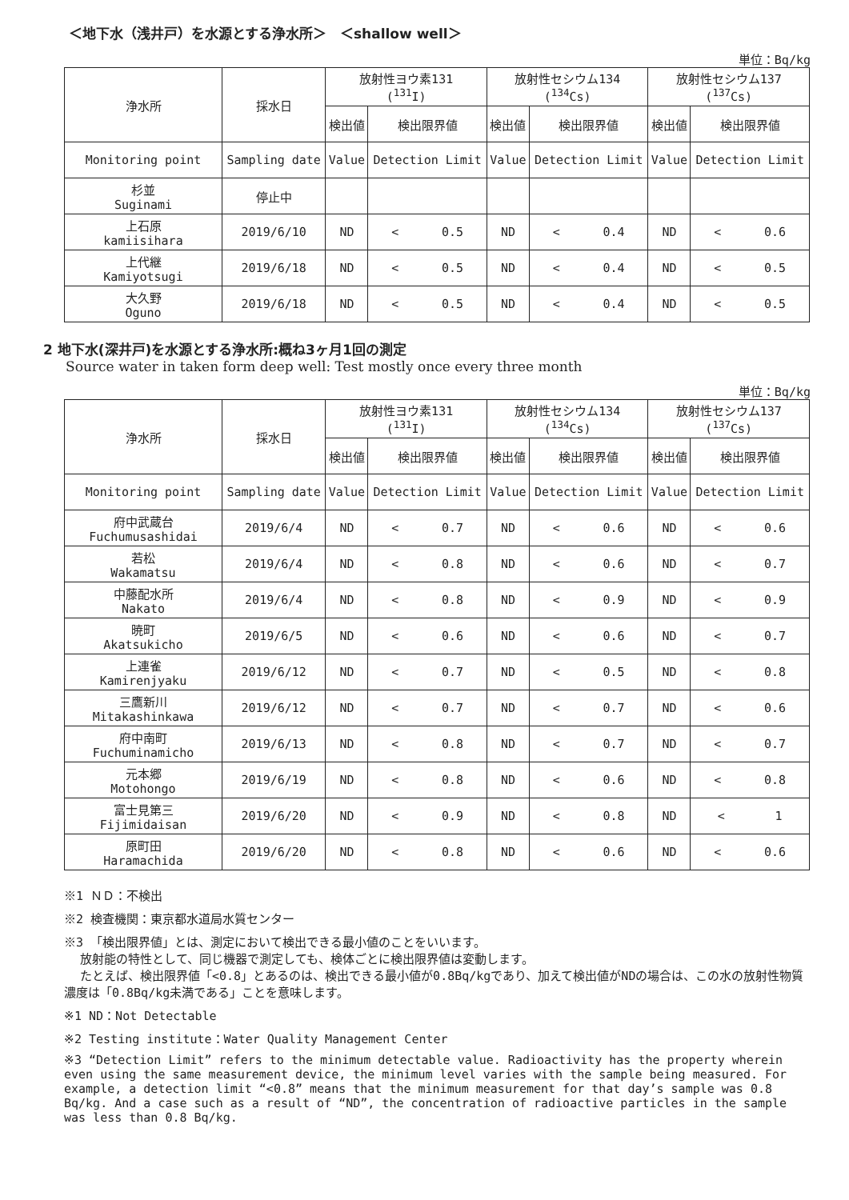＜地下水（浅井戸）を水源とする浄水所＞　＜shallow well＞
単位：Bq/kg
| 浄水所 | 採水日 | 放射性ヨウ素131 (<sup>131</sup>I) | | 放射性セシウム134 (<sup>134</sup>Cs) | | 放射性セシウム137 (<sup>137</sup>Cs) | |
| --- | --- | --- | --- | --- | --- | --- | --- |
| | | 検出値 | 検出限界値 | 検出値 | 検出限界値 | 検出値 | 検出限界値 |
| Monitoring point | Sampling date | Value | Detection Limit | Value | Detection Limit | Value | Detection Limit |
| 杉並 Suginami | 停止中 | | | | | | |
| 上石原 kamiisihara | 2019/6/10 | ND | < 0.5 | ND | < 0.4 | ND | < 0.6 |
| 上代継 Kamiyotsugi | 2019/6/18 | ND | < 0.5 | ND | < 0.4 | ND | < 0.5 |
| 大久野 Oguno | 2019/6/18 | ND | < 0.5 | ND | < 0.4 | ND | < 0.5 |
2 地下水(深井戸)を水源とする浄水所:概ね3ヶ月1回の測定
Source water in taken form deep well: Test mostly once every three month
単位：Bq/kg
| 浄水所 | 採水日 | 放射性ヨウ素131 (<sup>131</sup>I) | | 放射性セシウム134 (<sup>134</sup>Cs) | | 放射性セシウム137 (<sup>137</sup>Cs) | |
| --- | --- | --- | --- | --- | --- | --- | --- |
| | | 検出値 | 検出限界値 | 検出値 | 検出限界値 | 検出値 | 検出限界値 |
| Monitoring point | Sampling date | Value | Detection Limit | Value | Detection Limit | Value | Detection Limit |
| 府中武蔵台 Fuchumusashidai | 2019/6/4 | ND | < 0.7 | ND | < 0.6 | ND | < 0.6 |
| 若松 Wakamatsu | 2019/6/4 | ND | < 0.8 | ND | < 0.6 | ND | < 0.7 |
| 中藤配水所 Nakato | 2019/6/4 | ND | < 0.8 | ND | < 0.9 | ND | < 0.9 |
| 暁町 Akatsukicho | 2019/6/5 | ND | < 0.6 | ND | < 0.6 | ND | < 0.7 |
| 上連雀 Kamirenjyaku | 2019/6/12 | ND | < 0.7 | ND | < 0.5 | ND | < 0.8 |
| 三鷹新川 Mitakashinkawa | 2019/6/12 | ND | < 0.7 | ND | < 0.7 | ND | < 0.6 |
| 府中南町 Fuchuminamicho | 2019/6/13 | ND | < 0.8 | ND | < 0.7 | ND | < 0.7 |
| 元本郷 Motohongo | 2019/6/19 | ND | < 0.8 | ND | < 0.6 | ND | < 0.8 |
| 富士見第三 Fijimidaisan | 2019/6/20 | ND | < 0.9 | ND | < 0.8 | ND | < 1 |
| 原町田 Haramachida | 2019/6/20 | ND | < 0.8 | ND | < 0.6 | ND | < 0.6 |
※1 ＮＤ：不検出
※2 検査機関：東京都水道局水質センター
※3 「検出限界値」とは、測定において検出できる最小値のことをいいます。
放射能の特性として、同じ機器で測定しても、検体ごとに検出限界値は変動します。
たとえば、検出限界値「<0.8」とあるのは、検出できる最小値が0.8Bq/kgであり、加えて検出値がNDの場合は、この水の放射性物質濃度は「0.8Bq/kg未満である」ことを意味します。
※1 ND：Not Detectable
※2 Testing institute：Water Quality Management Center
※3 “Detection Limit” refers to the minimum detectable value. Radioactivity has the property wherein even using the same measurement device, the minimum level varies with the sample being measured. For example, a detection limit “<0.8” means that the minimum measurement for that day’s sample was 0.8 Bq/kg. And a case such as a result of “ND”, the concentration of radioactive particles in the sample was less than 0.8 Bq/kg.